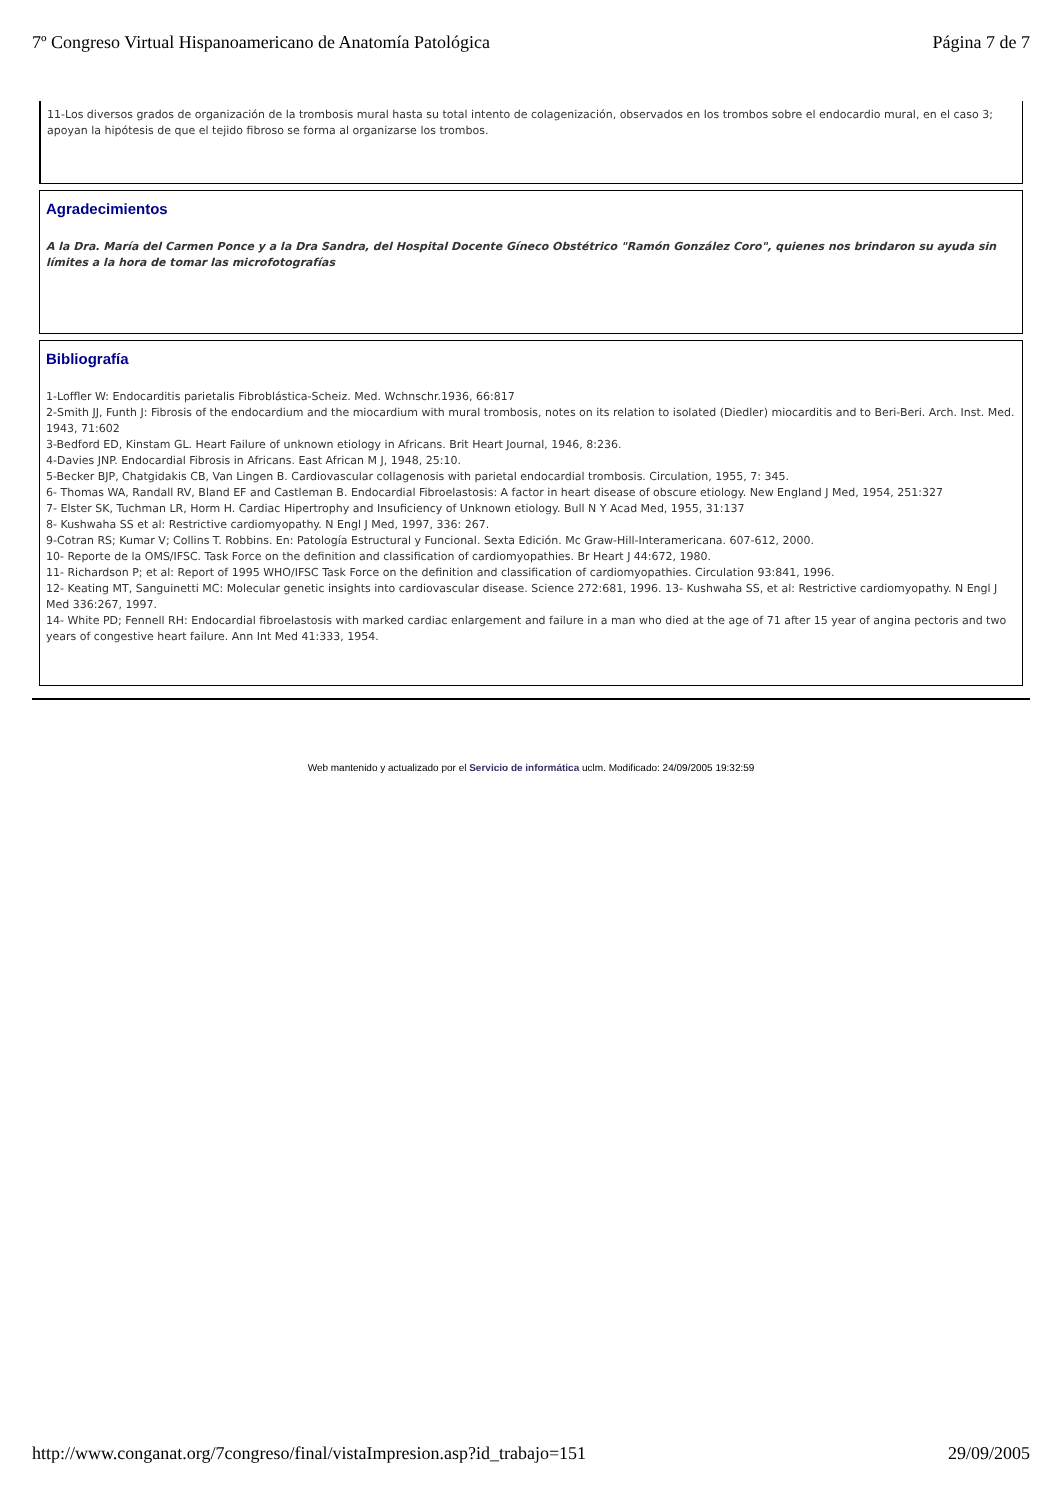7º Congreso Virtual Hispanoamericano de Anatomía Patológica Página 7 de 7
11-Los diversos grados de organización de la trombosis mural hasta su total intento de colagenización, observados en los trombos sobre el endocardio mural, en el caso 3; apoyan la hipótesis de que el tejido fibroso se forma al organizarse los trombos.
Agradecimientos
A la Dra. María del Carmen Ponce y a la Dra Sandra, del Hospital Docente Gíneco Obstétrico "Ramón González Coro", quienes nos brindaron su ayuda sin límites a la hora de tomar las microfotografías
Bibliografía
1-Loffler W: Endocarditis parietalis Fibroblástica-Scheiz. Med. Wchnschr.1936, 66:817
2-Smith JJ, Funth J: Fibrosis of the endocardium and the miocardium with mural trombosis, notes on its relation to isolated (Diedler) miocarditis and to Beri-Beri. Arch. Inst. Med. 1943, 71:602
3-Bedford ED, Kinstam GL. Heart Failure of unknown etiology in Africans. Brit Heart Journal, 1946, 8:236.
4-Davies JNP. Endocardial Fibrosis in Africans. East African M J, 1948, 25:10.
5-Becker BJP, Chatgidakis CB, Van Lingen B. Cardiovascular collagenosis with parietal endocardial trombosis. Circulation, 1955, 7: 345.
6- Thomas WA, Randall RV, Bland EF and Castleman B. Endocardial Fibroelastosis: A factor in heart disease of obscure etiology. New England J Med, 1954, 251:327
7- Elster SK, Tuchman LR, Horm H. Cardiac Hipertrophy and Insuficiency of Unknown etiology. Bull N Y Acad Med, 1955, 31:137
8- Kushwaha SS et al: Restrictive cardiomyopathy. N Engl J Med, 1997, 336: 267.
9-Cotran RS; Kumar V; Collins T. Robbins. En: Patología Estructural y Funcional. Sexta Edición. Mc Graw-Hill-Interamericana. 607-612, 2000.
10- Reporte de la OMS/IFSC. Task Force on the definition and classification of cardiomyopathies. Br Heart J 44:672, 1980.
11- Richardson P; et al: Report of 1995 WHO/IFSC Task Force on the definition and classification of cardiomyopathies. Circulation 93:841, 1996.
12- Keating MT, Sanguinetti MC: Molecular genetic insights into cardiovascular disease. Science 272:681, 1996. 13- Kushwaha SS, et al: Restrictive cardiomyopathy. N Engl J Med 336:267, 1997.
14- White PD; Fennell RH: Endocardial fibroelastosis with marked cardiac enlargement and failure in a man who died at the age of 71 after 15 year of angina pectoris and two years of congestive heart failure. Ann Int Med 41:333, 1954.
Web mantenido y actualizado por el Servicio de informática uclm. Modificado: 24/09/2005 19:32:59
http://www.conganat.org/7congreso/final/vistaImpresion.asp?id_trabajo=151 29/09/2005